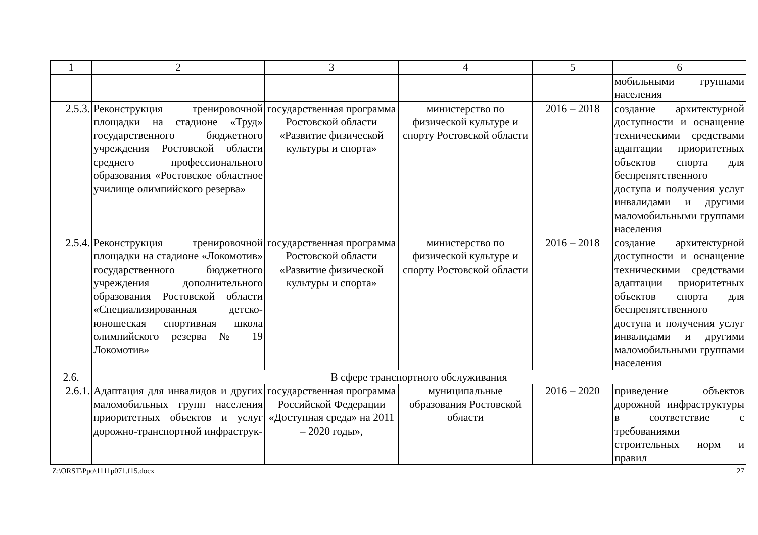| 1 | 2 | 3 | 4 | 5 | 6 |
| --- | --- | --- | --- | --- | --- |
| | | | | | мобильными группами населения |
| 2.5.3. | Реконструкция тренировочной площадки на стадионе «Труд» государственного бюджетного учреждения Ростовской области среднего профессионального образования «Ростовское областное училище олимпийского резерва» | государственная программа Ростовской области «Развитие физической культуры и спорта» | министерство по физической культуре и спорту Ростовской области | 2016 – 2018 | создание архитектурной доступности и оснащение техническими средствами адаптации приоритетных объектов спорта для беспрепятственного доступа и получения услуг инвалидами и другими маломобильными группами населения |
| 2.5.4. | Реконструкция тренировочной площадки на стадионе «Локомотив» государственного бюджетного учреждения дополнительного образования Ростовской области «Специализированная детско-юношеская спортивная школа олимпийского резерва № 19 Локомотив» | государственная программа Ростовской области «Развитие физической культуры и спорта» | министерство по физической культуре и спорту Ростовской области | 2016 – 2018 | создание архитектурной доступности и оснащение техническими средствами адаптации приоритетных объектов спорта для беспрепятственного доступа и получения услуг инвалидами и другими маломобильными группами населения |
| 2.6. | В сфере транспортного обслуживания | | | | |
| 2.6.1. | Адаптация для инвалидов и других маломобильных групп населения приоритетных объектов и услуг дорожно-транспортной инфраструк- | государственная программа Российской Федерации «Доступная среда» на 2011 – 2020 годы», | муниципальные образования Ростовской области | 2016 – 2020 | приведение объектов дорожной инфраструктуры в соответствие с требованиями строительных норм и правил |
Z:\ORST\Ppo\1111p071.f15.docx 27